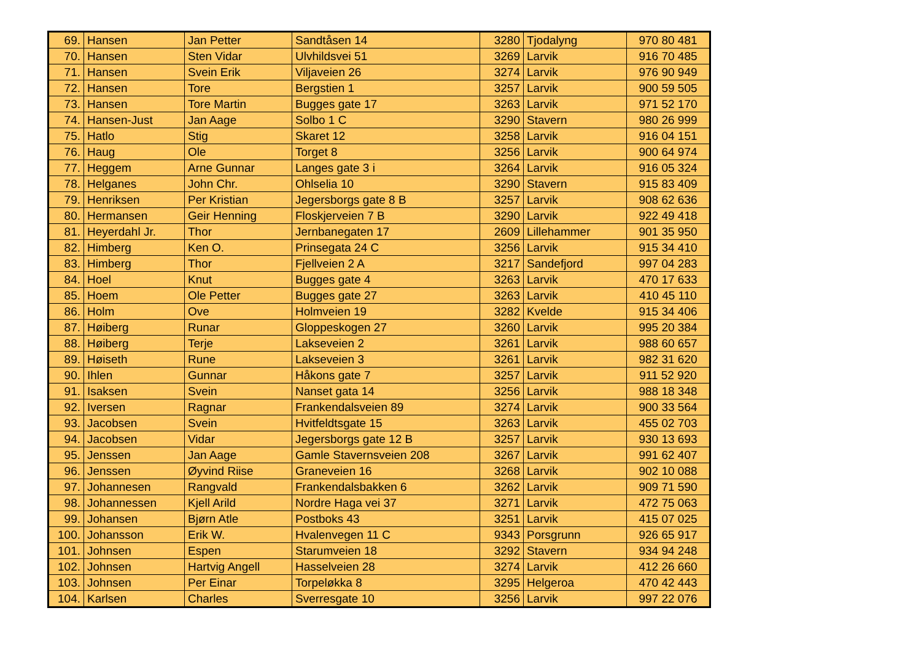| 69. | Hansen | Jan Petter | Sandtåsen 14 | 3280 | Tjodalyng | 970 80 481 |
| 70. | Hansen | Sten Vidar | Ulvhildsvei 51 | 3269 | Larvik | 916 70 485 |
| 71. | Hansen | Svein Erik | Viljaveien 26 | 3274 | Larvik | 976 90 949 |
| 72. | Hansen | Tore | Bergstien 1 | 3257 | Larvik | 900 59 505 |
| 73. | Hansen | Tore Martin | Bugges gate 17 | 3263 | Larvik | 971 52 170 |
| 74. | Hansen-Just | Jan Aage | Solbo 1 C | 3290 | Stavern | 980 26 999 |
| 75. | Hatlo | Stig | Skaret 12 | 3258 | Larvik | 916 04 151 |
| 76. | Haug | Ole | Torget 8 | 3256 | Larvik | 900 64 974 |
| 77. | Heggem | Arne Gunnar | Langes gate 3 i | 3264 | Larvik | 916 05 324 |
| 78. | Helganes | John Chr. | Ohlselia 10 | 3290 | Stavern | 915 83 409 |
| 79. | Henriksen | Per Kristian | Jegersborgs gate 8 B | 3257 | Larvik | 908 62 636 |
| 80. | Hermansen | Geir Henning | Floskjerveien 7 B | 3290 | Larvik | 922 49 418 |
| 81. | Heyerdahl Jr. | Thor | Jernbanegaten 17 | 2609 | Lillehammer | 901 35 950 |
| 82. | Himberg | Ken O. | Prinsegata 24 C | 3256 | Larvik | 915 34 410 |
| 83. | Himberg | Thor | Fjellveien 2 A | 3217 | Sandefjord | 997 04 283 |
| 84. | Hoel | Knut | Bugges gate 4 | 3263 | Larvik | 470 17 633 |
| 85. | Hoem | Ole Petter | Bugges gate 27 | 3263 | Larvik | 410 45 110 |
| 86. | Holm | Ove | Holmveien 19 | 3282 | Kvelde | 915 34 406 |
| 87. | Høiberg | Runar | Gloppeskogen 27 | 3260 | Larvik | 995 20 384 |
| 88. | Høiberg | Terje | Lakseveien 2 | 3261 | Larvik | 988 60 657 |
| 89. | Høiseth | Rune | Lakseveien 3 | 3261 | Larvik | 982 31 620 |
| 90. | Ihlen | Gunnar | Håkons gate 7 | 3257 | Larvik | 911 52 920 |
| 91. | Isaksen | Svein | Nanset gata 14 | 3256 | Larvik | 988 18 348 |
| 92. | Iversen | Ragnar | Frankendalsveien 89 | 3274 | Larvik | 900 33 564 |
| 93. | Jacobsen | Svein | Hvitfeldtsgate 15 | 3263 | Larvik | 455 02 703 |
| 94. | Jacobsen | Vidar | Jegersborgs gate 12 B | 3257 | Larvik | 930 13 693 |
| 95. | Jenssen | Jan Aage | Gamle Stavernsveien 208 | 3267 | Larvik | 991 62 407 |
| 96. | Jenssen | Øyvind Riise | Graneveien 16 | 3268 | Larvik | 902 10 088 |
| 97. | Johannesen | Rangvald | Frankendalsbakken 6 | 3262 | Larvik | 909 71 590 |
| 98. | Johannessen | Kjell Arild | Nordre Haga vei 37 | 3271 | Larvik | 472 75 063 |
| 99. | Johansen | Bjørn Atle | Postboks 43 | 3251 | Larvik | 415 07 025 |
| 100. | Johansson | Erik W. | Hvalenvegen 11 C | 9343 | Porsgrunn | 926 65 917 |
| 101. | Johnsen | Espen | Starumveien 18 | 3292 | Stavern | 934 94 248 |
| 102. | Johnsen | Hartvig Angell | Hasselveien 28 | 3274 | Larvik | 412 26 660 |
| 103. | Johnsen | Per Einar | Torpeløkka 8 | 3295 | Helgeroa | 470 42 443 |
| 104. | Karlsen | Charles | Sverresgate 10 | 3256 | Larvik | 997 22 076 |